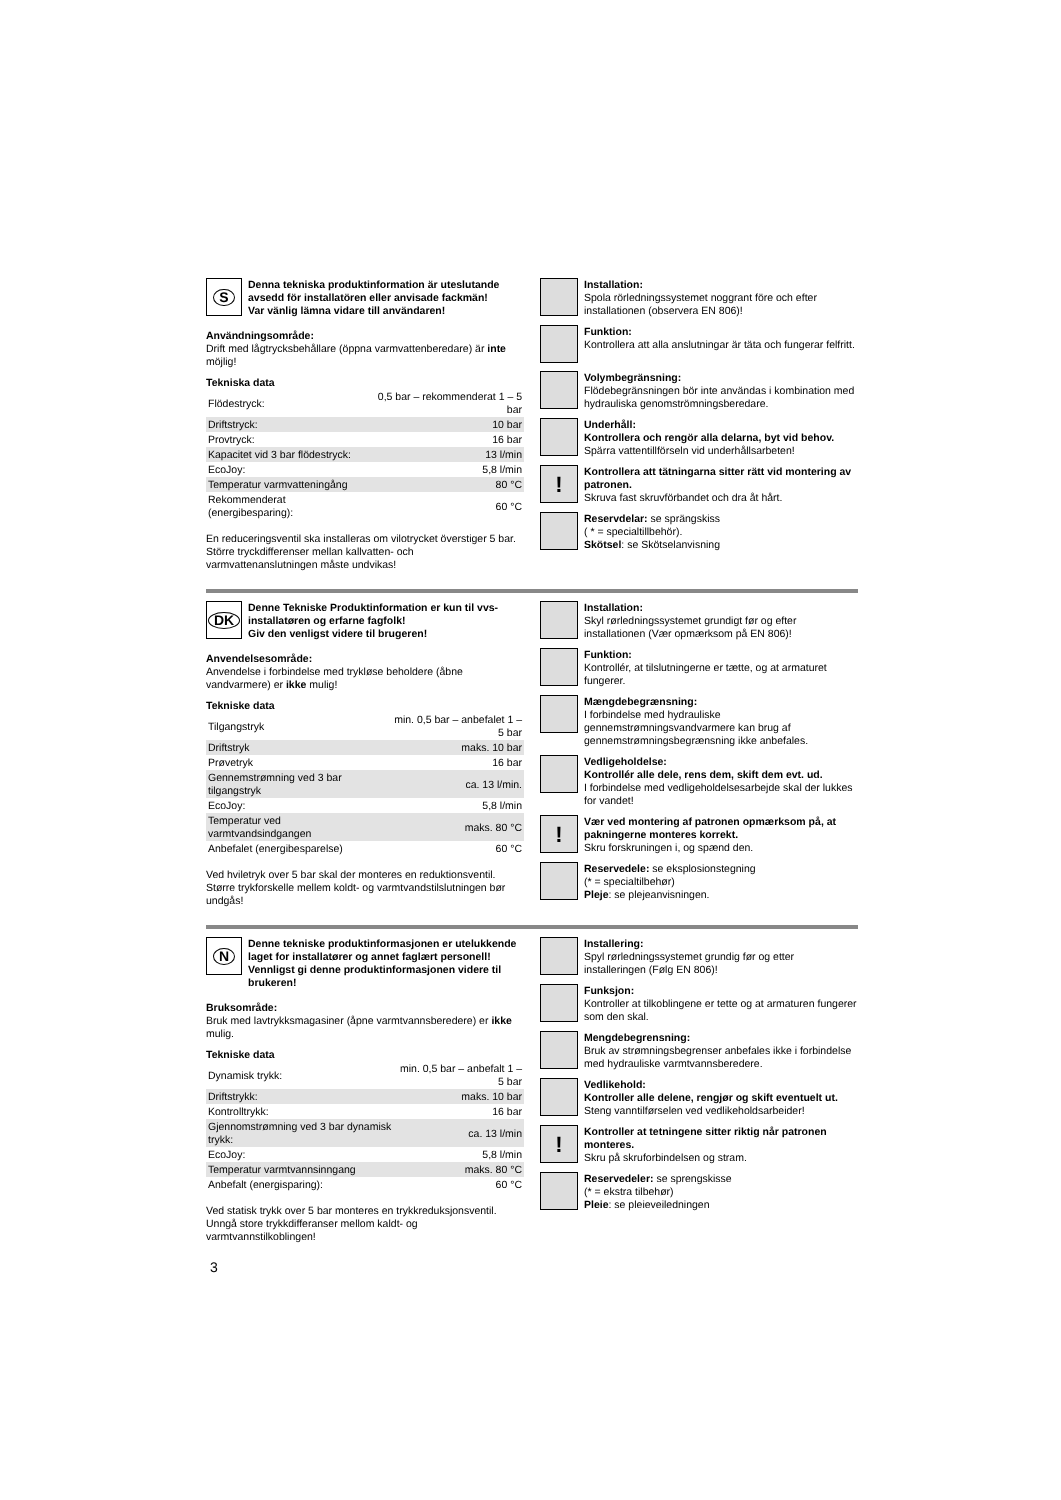S
Denna tekniska produktinformation är uteslutande avsedd för installatören eller anvisade fackmän!
Var vänlig lämna vidare till användaren!
Användningsområde:
Drift med lågtrycksbehållare (öppna varmvattenberedare) är inte möjlig!
Tekniska data
| Flödestryck: | 0,5 bar – rekommenderat 1 – 5 bar |
| Driftstryck: | 10 bar |
| Provtryck: | 16 bar |
| Kapacitet vid 3 bar flödestryck: | 13 l/min |
| EcoJoy: | 5,8 l/min |
| Temperatur varmvatteningång | 80 °C |
| Rekommenderat (energibesparing): | 60 °C |
En reduceringsventil ska installeras om vilotrycket överstiger 5 bar.
Större tryckdifferenser mellan kallvatten- och varmvattenanslutningen måste undvikas!
Installation:
Spola rörledningssystemet noggrant före och efter installationen (observera EN 806)!
Funktion:
Kontrollera att alla anslutningar är täta och fungerar felfritt.
Volymbegränsning:
Flödebegränsningen bör inte användas i kombination med hydrauliska genomströmningsberedare.
Underhåll:
Kontrollera och rengör alla delarna, byt vid behov.
Spärra vattentillförseln vid underhållsarbeten!
!
Kontrollera att tätningarna sitter rätt vid montering av patronen.
Skruva fast skruvförbandet och dra åt hårt.
Reservdelar: se sprängskiss
( * = specialtillbehör).
Skötsel: se Skötselanvisning
DK
Denne Tekniske Produktinformation er kun til vvs-installatøren og erfarne fagfolk!
Giv den venligst videre til brugeren!
Anvendelsesområde:
Anvendelse i forbindelse med trykløse beholdere (åbne vandvarmere) er ikke mulig!
Tekniske data
| Tilgangstryk | min. 0,5 bar – anbefalet 1 – 5 bar |
| Driftstryk | maks. 10 bar |
| Prøvetryk | 16 bar |
| Gennemstrømning ved 3 bar tilgangstryk | ca. 13 l/min. |
| EcoJoy: | 5,8 l/min |
| Temperatur ved varmtvandsindgangen | maks. 80 °C |
| Anbefalet (energibesparelse) | 60 °C |
Ved hviletryk over 5 bar skal der monteres en reduktionsventil.
Større trykforskelle mellem koldt- og varmtvandstilslutningen bør undgås!
Installation:
Skyl rørledningssystemet grundigt før og efter installationen (Vær opmærksom på EN 806)!
Funktion:
Kontrollér, at tilslutningerne er tætte, og at armaturet fungerer.
Mængdebegrænsning:
I forbindelse med hydrauliske gennemstrømningsvandvarmere kan brug af gennemstrømningsbegrænsning ikke anbefales.
Vedligeholdelse:
Kontrollér alle dele, rens dem, skift dem evt. ud.
I forbindelse med vedligeholdelsesarbejde skal der lukkes for vandet!
!
Vær ved montering af patronen opmærksom på, at pakningerne monteres korrekt.
Skru forskruningen i, og spænd den.
Reservedele: se eksplosionstegning
(* = specialtilbehør)
Pleje: se plejeanvisningen.
N
Denne tekniske produktinformasjonen er utelukkende laget for installatører og annet faglært personell!
Vennligst gi denne produktinformasjonen videre til brukeren!
Bruksområde:
Bruk med lavtrykksmagasiner (åpne varmtvannsberedere) er ikke mulig.
Tekniske data
| Dynamisk trykk: | min. 0,5 bar – anbefalt 1 – 5 bar |
| Driftstrykk: | maks. 10 bar |
| Kontrolltrykk: | 16 bar |
| Gjennomstrømning ved 3 bar dynamisk trykk: | ca. 13 l/min |
| EcoJoy: | 5,8 l/min |
| Temperatur varmtvannsinngang | maks. 80 °C |
| Anbefalt (energisparing): | 60 °C |
Ved statisk trykk over 5 bar monteres en trykkreduksjonsventil.
Unngå store trykkdifferanser mellom kaldt- og varmtvannstilkoblingen!
Installering:
Spyl rørledningssystemet grundig før og etter installeringen (Følg EN 806)!
Funksjon:
Kontroller at tilkoblingene er tette og at armaturen fungerer som den skal.
Mengdebegrensning:
Bruk av strømningsbegrenser anbefales ikke i forbindelse med hydrauliske varmtvannsberedere.
Vedlikehold:
Kontroller alle delene, rengjør og skift eventuelt ut.
Steng vanntilførselen ved vedlikeholdsarbeider!
!
Kontroller at tetningene sitter riktig når patronen monteres.
Skru på skruforbindelsen og stram.
Reservedeler: se sprengskisse
(* = ekstra tilbehør)
Pleie: se pleieveiledningen
3